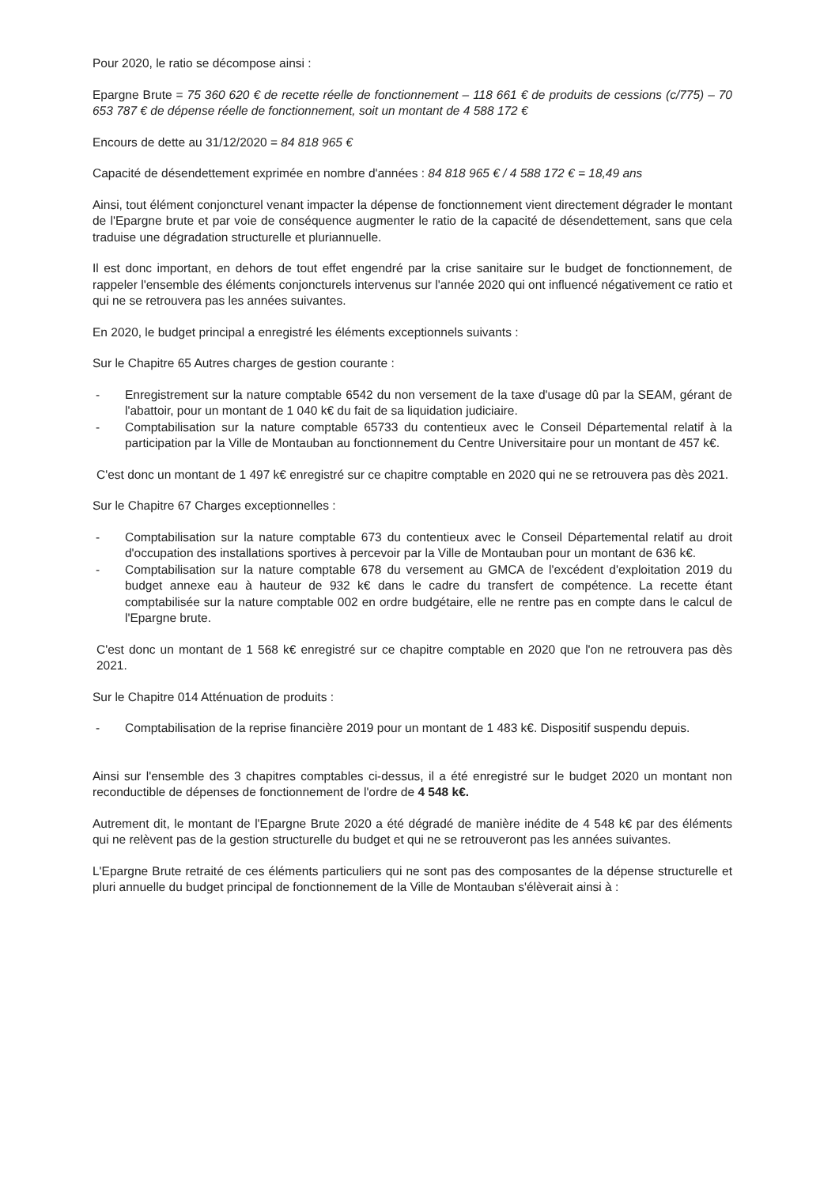Pour 2020, le ratio se décompose ainsi :
Epargne Brute = 75 360 620 € de recette réelle de fonctionnement – 118 661 € de produits de cessions (c/775) – 70 653 787 € de dépense réelle de fonctionnement, soit un montant de 4 588 172 €
Encours de dette au 31/12/2020 = 84 818 965 €
Capacité de désendettement exprimée en nombre d'années : 84 818 965 € / 4 588 172 € = 18,49 ans
Ainsi, tout élément conjoncturel venant impacter la dépense de fonctionnement vient directement dégrader le montant de l'Epargne brute et par voie de conséquence augmenter le ratio de la capacité de désendettement, sans que cela traduise une dégradation structurelle et pluriannuelle.
Il est donc important, en dehors de tout effet engendré par la crise sanitaire sur le budget de fonctionnement, de rappeler l'ensemble des éléments conjoncturels intervenus sur l'année 2020 qui ont influencé négativement ce ratio et qui ne se retrouvera pas les années suivantes.
En 2020, le budget principal a enregistré les éléments exceptionnels suivants :
Sur le Chapitre 65 Autres charges de gestion courante :
- Enregistrement sur la nature comptable 6542 du non versement de la taxe d'usage dû par la SEAM, gérant de l'abattoir, pour un montant de 1 040 k€ du fait de sa liquidation judiciaire.
- Comptabilisation sur la nature comptable 65733 du contentieux avec le Conseil Départemental relatif à la participation par la Ville de Montauban au fonctionnement du Centre Universitaire pour un montant de 457 k€.
C'est donc un montant de 1 497 k€ enregistré sur ce chapitre comptable en 2020 qui ne se retrouvera pas dès 2021.
Sur le Chapitre 67 Charges exceptionnelles :
- Comptabilisation sur la nature comptable 673 du contentieux avec le Conseil Départemental relatif au droit d'occupation des installations sportives à percevoir par la Ville de Montauban pour un montant de 636 k€.
- Comptabilisation sur la nature comptable 678 du versement au GMCA de l'excédent d'exploitation 2019 du budget annexe eau à hauteur de 932 k€ dans le cadre du transfert de compétence. La recette étant comptabilisée sur la nature comptable 002 en ordre budgétaire, elle ne rentre pas en compte dans le calcul de l'Epargne brute.
C'est donc un montant de 1 568 k€ enregistré sur ce chapitre comptable en 2020 que l'on ne retrouvera pas dès 2021.
Sur le Chapitre 014 Atténuation de produits :
- Comptabilisation de la reprise financière 2019 pour un montant de 1 483 k€. Dispositif suspendu depuis.
Ainsi sur l'ensemble des 3 chapitres comptables ci-dessus, il a été enregistré sur le budget 2020 un montant non reconductible de dépenses de fonctionnement de l'ordre de 4 548 k€.
Autrement dit, le montant de l'Epargne Brute 2020 a été dégradé de manière inédite de 4 548 k€ par des éléments qui ne relèvent pas de la gestion structurelle du budget et qui ne se retrouveront pas les années suivantes.
L'Epargne Brute retraité de ces éléments particuliers qui ne sont pas des composantes de la dépense structurelle et pluri annuelle du budget principal de fonctionnement de la Ville de Montauban s'élèverait ainsi à :